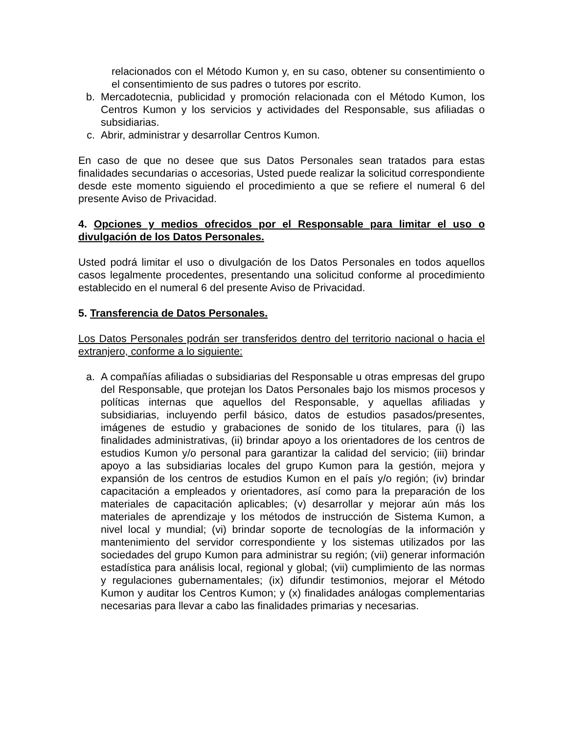relacionados con el Método Kumon y, en su caso, obtener su consentimiento o el consentimiento de sus padres o tutores por escrito.
b. Mercadotecnia, publicidad y promoción relacionada con el Método Kumon, los Centros Kumon y los servicios y actividades del Responsable, sus afiliadas o subsidiarias.
c. Abrir, administrar y desarrollar Centros Kumon.
En caso de que no desee que sus Datos Personales sean tratados para estas finalidades secundarias o accesorias, Usted puede realizar la solicitud correspondiente desde este momento siguiendo el procedimiento a que se refiere el numeral 6 del presente Aviso de Privacidad.
4. Opciones y medios ofrecidos por el Responsable para limitar el uso o divulgación de los Datos Personales.
Usted podrá limitar el uso o divulgación de los Datos Personales en todos aquellos casos legalmente procedentes, presentando una solicitud conforme al procedimiento establecido en el numeral 6 del presente Aviso de Privacidad.
5. Transferencia de Datos Personales.
Los Datos Personales podrán ser transferidos dentro del territorio nacional o hacia el extranjero, conforme a lo siguiente:
a. A compañías afiliadas o subsidiarias del Responsable u otras empresas del grupo del Responsable, que protejan los Datos Personales bajo los mismos procesos y políticas internas que aquellos del Responsable, y aquellas afiliadas y subsidiarias, incluyendo perfil básico, datos de estudios pasados/presentes, imágenes de estudio y grabaciones de sonido de los titulares, para (i) las finalidades administrativas, (ii) brindar apoyo a los orientadores de los centros de estudios Kumon y/o personal para garantizar la calidad del servicio; (iii) brindar apoyo a las subsidiarias locales del grupo Kumon para la gestión, mejora y expansión de los centros de estudios Kumon en el país y/o región; (iv) brindar capacitación a empleados y orientadores, así como para la preparación de los materiales de capacitación aplicables; (v) desarrollar y mejorar aún más los materiales de aprendizaje y los métodos de instrucción de Sistema Kumon, a nivel local y mundial; (vi) brindar soporte de tecnologías de la información y mantenimiento del servidor correspondiente y los sistemas utilizados por las sociedades del grupo Kumon para administrar su región; (vii) generar información estadística para análisis local, regional y global; (vii) cumplimiento de las normas y regulaciones gubernamentales; (ix) difundir testimonios, mejorar el Método Kumon y auditar los Centros Kumon; y (x) finalidades análogas complementarias necesarias para llevar a cabo las finalidades primarias y necesarias.